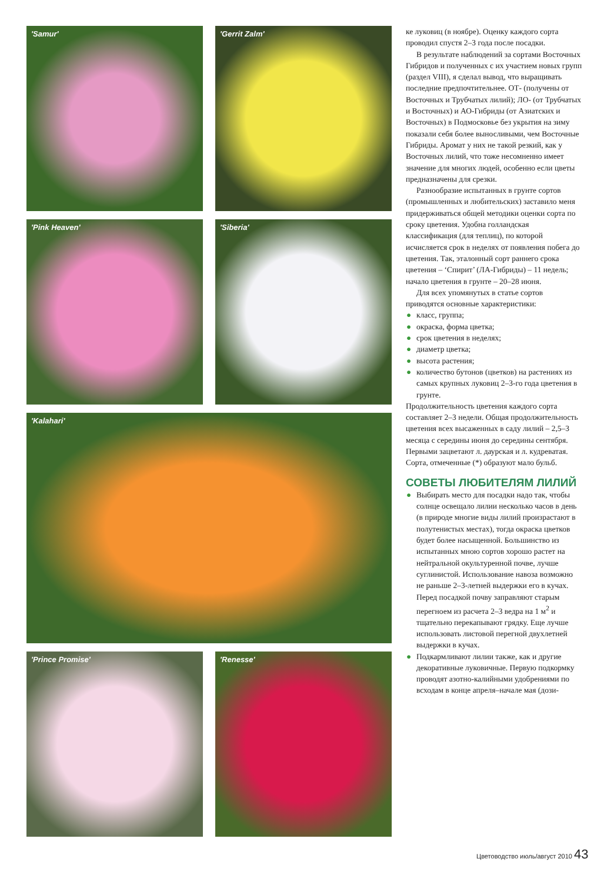'Samur'
'Gerrit Zalm'
'Pink Heaven'
'Siberia'
'Kalahari'
'Prince Promise'
'Renesse'
ке луковиц (в ноябре). Оценку каждого сорта проводил спустя 2–3 года после посадки.
В результате наблюдений за сортами Восточных Гибридов и полученных с их участием новых групп (раздел VIII), я сделал вывод, что выращивать последние предпочтительнее. ОТ- (получены от Восточных и Трубчатых лилий); ЛО- (от Трубчатых и Восточных) и АО-Гибриды (от Азиатских и Восточных) в Подмосковье без укрытия на зиму показали себя более выносливыми, чем Восточные Гибриды. Аромат у них не такой резкий, как у Восточных лилий, что тоже несомненно имеет значение для многих людей, особенно если цветы предназначены для срезки.
Разнообразие испытанных в грунте сортов (промышленных и любительских) заставило меня придерживаться общей методики оценки сорта по сроку цветения. Удобна голландская классификация (для теплиц), по которой исчисляется срок в неделях от появления побега до цветения. Так, эталонный сорт раннего срока цветения – ‘Спирит’ (ЛА-Гибриды) – 11 недель; начало цветения в грунте – 20–28 июня.
Для всех упомянутых в статье сортов приводятся основные характеристики:
● класс, группа;
● окраска, форма цветка;
● срок цветения в неделях;
● диаметр цветка;
● высота растения;
● количество бутонов (цветков) на растениях из самых крупных луковиц 2–3-го года цветения в грунте.
Продолжительность цветения каждого сорта составляет 2–3 недели. Общая продолжительность цветения всех высаженных в саду лилий – 2,5–3 месяца с середины июня до середины сентября. Первыми зацветают л. даурская и л. кудреватая. Сорта, отмеченные (*) образуют мало бульб.
СОВЕТЫ ЛЮБИТЕЛЯМ ЛИЛИЙ
● Выбирать место для посадки надо так, чтобы солнце освещало лилии несколько часов в день (в природе многие виды лилий произрастают в полутенистых местах), тогда окраска цветков будет более насыщенной. Большинство из испытанных мною сортов хорошо растет на нейтральной окультуренной почве, лучше суглинистой. Использование навоза возможно не раньше 2–3-летней выдержки его в кучах. Перед посадкой почву заправляют старым перегноем из расчета 2–3 ведра на 1 м<sup>2</sup> и тщательно перекапывают грядку. Еще лучше использовать листовой перегной двухлетней выдержки в кучах.
● Подкармливают лилии также, как и другие декоративные луковичные. Первую подкормку проводят азотно-калийными удобрениями по всходам в конце апреля–начале мая (дози-
Цветоводство июль/август 2010 43